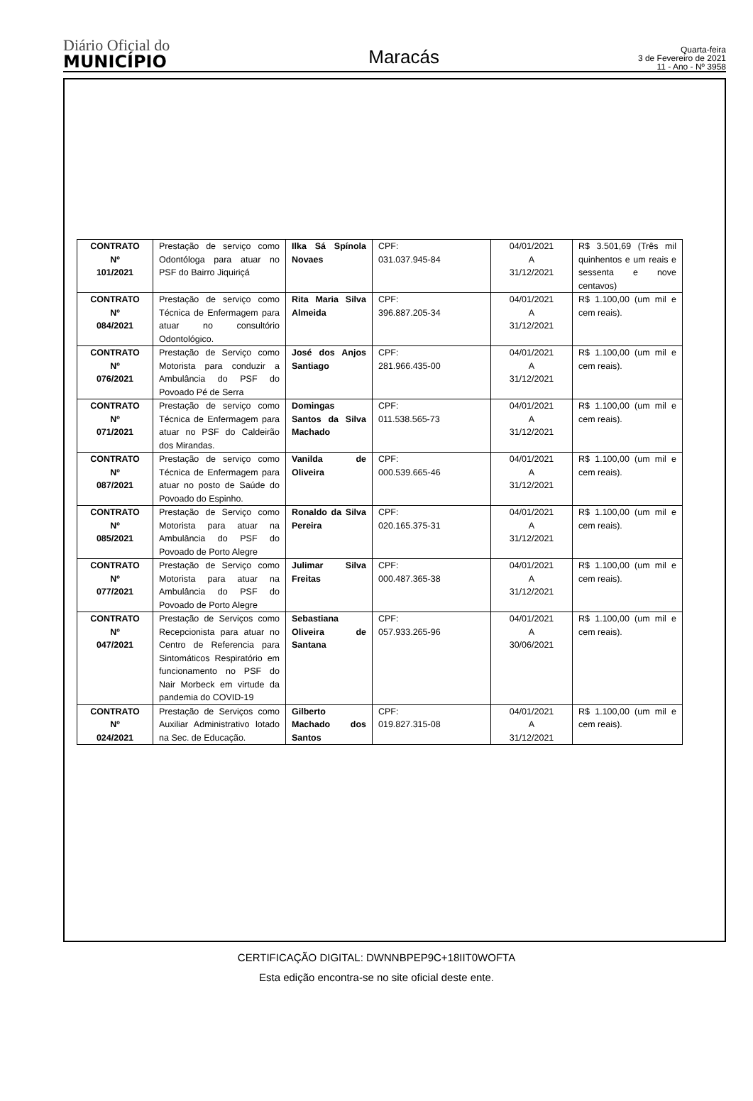Diário Oficial do
MUNICÍPIO
Maracás
Quarta-feira
3 de Fevereiro de 2021
11 - Ano - Nº 3958
| CONTRATO Nº 101/2021 | Prestação de serviço como Odontóloga para atuar no PSF do Bairro Jiquiriçá | Ilka Sá Spínola Novaes | CPF: 031.037.945-84 | 04/01/2021 A 31/12/2021 | R$ 3.501,69 (Três mil quinhentos e um reais e sessenta e nove centavos) |
| CONTRATO Nº 084/2021 | Prestação de serviço como Técnica de Enfermagem para atuar no consultório Odontológico. | Rita Maria Silva Almeida | CPF: 396.887.205-34 | 04/01/2021 A 31/12/2021 | R$ 1.100,00 (um mil e cem reais). |
| CONTRATO Nº 076/2021 | Prestação de Serviço como Motorista para conduzir a Ambulância do PSF do Povoado Pé de Serra | José dos Anjos Santiago | CPF: 281.966.435-00 | 04/01/2021 A 31/12/2021 | R$ 1.100,00 (um mil e cem reais). |
| CONTRATO Nº 071/2021 | Prestação de serviço como Técnica de Enfermagem para atuar no PSF do Caldeirão dos Mirandas. | Domingas Santos da Silva Machado | CPF: 011.538.565-73 | 04/01/2021 A 31/12/2021 | R$ 1.100,00 (um mil e cem reais). |
| CONTRATO Nº 087/2021 | Prestação de serviço como Técnica de Enfermagem para atuar no posto de Saúde do Povoado do Espinho. | Vanilda de Oliveira | CPF: 000.539.665-46 | 04/01/2021 A 31/12/2021 | R$ 1.100,00 (um mil e cem reais). |
| CONTRATO Nº 085/2021 | Prestação de Serviço como Motorista para atuar na Ambulância do PSF do Povoado de Porto Alegre | Ronaldo da Silva Pereira | CPF: 020.165.375-31 | 04/01/2021 A 31/12/2021 | R$ 1.100,00 (um mil e cem reais). |
| CONTRATO Nº 077/2021 | Prestação de Serviço como Motorista para atuar na Ambulância do PSF do Povoado de Porto Alegre | Julimar Silva Freitas | CPF: 000.487.365-38 | 04/01/2021 A 31/12/2021 | R$ 1.100,00 (um mil e cem reais). |
| CONTRATO Nº 047/2021 | Prestação de Serviços como Recepcionista para atuar no Centro de Referencia para Sintomáticos Respiratório em funcionamento no PSF do Nair Morbeck em virtude da pandemia do COVID-19 | Sebastiana Oliveira de Santana | CPF: 057.933.265-96 | 04/01/2021 A 30/06/2021 | R$ 1.100,00 (um mil e cem reais). |
| CONTRATO Nº 024/2021 | Prestação de Serviços como Auxiliar Administrativo lotado na Sec. de Educação. | Gilberto Machado dos Santos | CPF: 019.827.315-08 | 04/01/2021 A 31/12/2021 | R$ 1.100,00 (um mil e cem reais). |
CERTIFICAÇÃO DIGITAL: DWNNBPEP9C+18IIT0WOFTA
Esta edição encontra-se no site oficial deste ente.